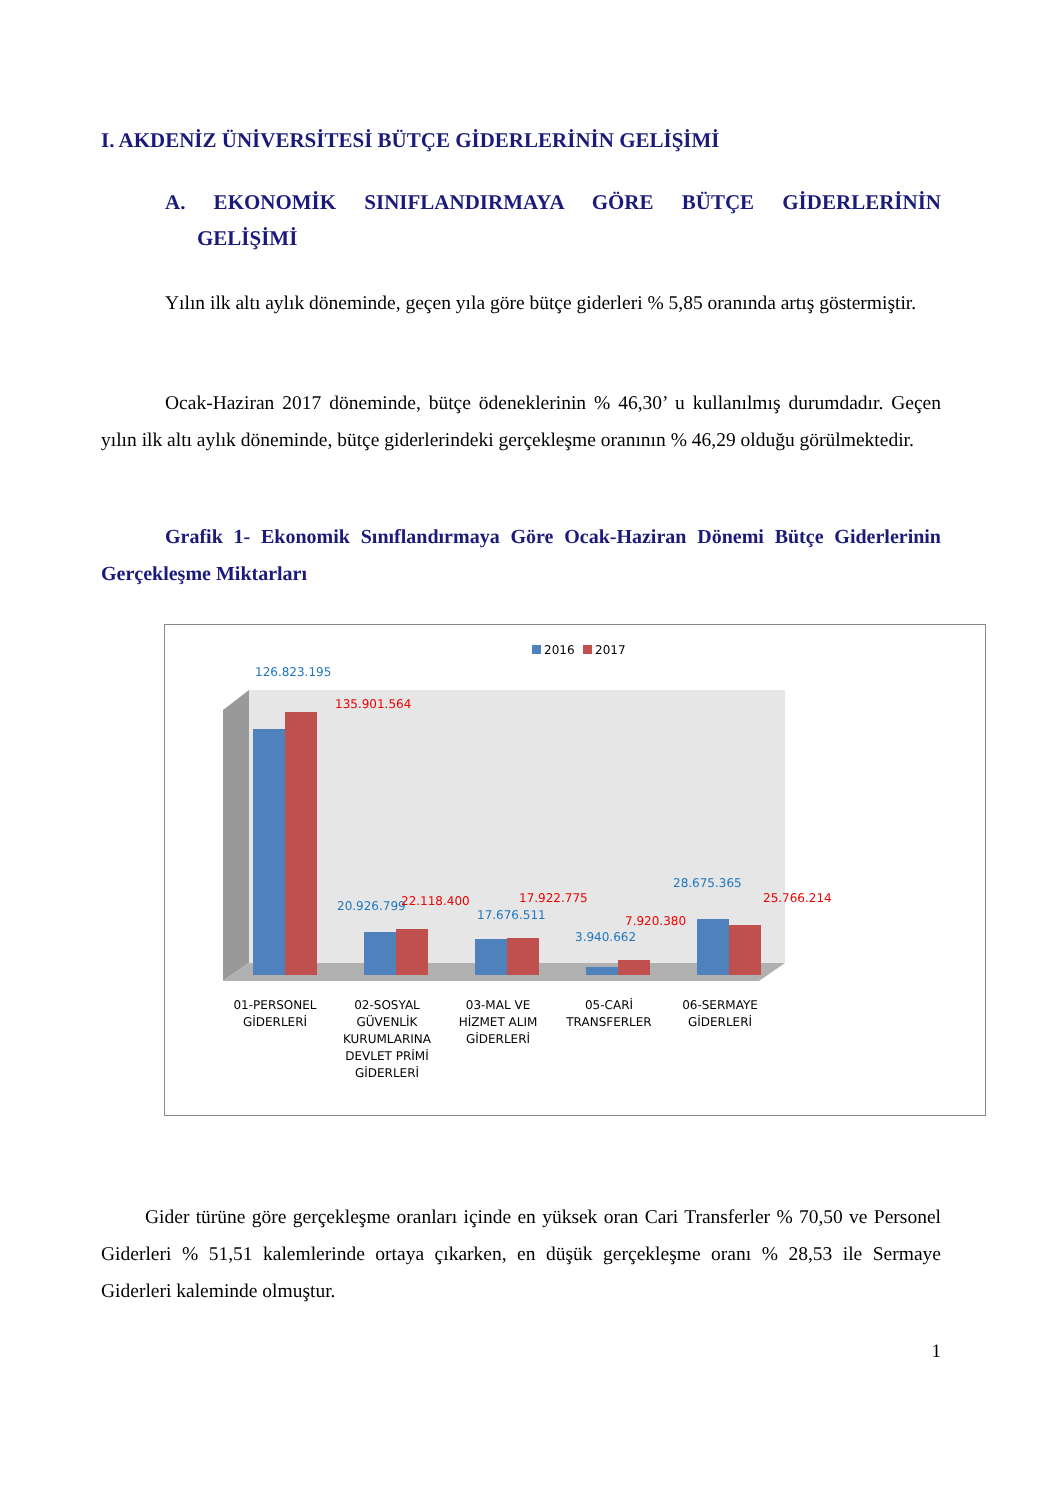I. AKDENİZ ÜNİVERSİTESİ BÜTÇE GİDERLERİNİN GELİŞİMİ
A. EKONOMİK SINIFLANDIRMAYA GÖRE BÜTÇE GİDERLERİNİN
GELİŞİMİ
Yılın ilk altı aylık döneminde, geçen yıla göre bütçe giderleri % 5,85 oranında artış göstermiştir.
Ocak-Haziran 2017 döneminde, bütçe ödeneklerinin % 46,30’ u kullanılmış durumdadır. Geçen yılın ilk altı aylık döneminde, bütçe giderlerindeki gerçekleşme oranının % 46,29 olduğu görülmektedir.
Grafik 1- Ekonomik Sınıflandırmaya Göre Ocak-Haziran Dönemi Bütçe Giderlerinin Gerçekleşme Miktarları
2016
2017
126.823.195
135.901.564
20.926.799
22.118.400
17.676.511
17.922.775
3.940.662
7.920.380
28.675.365
25.766.214
01-PERSONEL
GİDERLERİ
02-SOSYAL
GÜVENLİK
KURUMLARINA
DEVLET PRİMİ
GİDERLERİ
03-MAL VE
HİZMET ALIM
GİDERLERİ
05-CARİ
TRANSFERLER
06-SERMAYE
GİDERLERİ
Gider türüne göre gerçekleşme oranları içinde en yüksek oran Cari Transferler % 70,50 ve Personel Giderleri % 51,51 kalemlerinde ortaya çıkarken, en düşük gerçekleşme oranı % 28,53 ile Sermaye Giderleri kaleminde olmuştur.
1